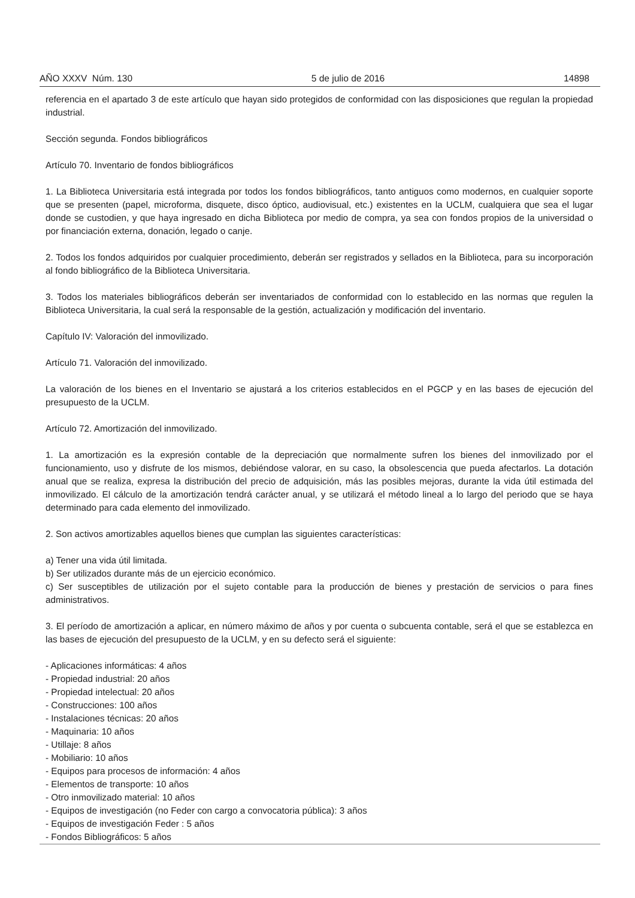AÑO XXXV Núm. 130 5 de julio de 2016 14898
referencia en el apartado 3 de este artículo que hayan sido protegidos de conformidad con las disposiciones que regulan la propiedad industrial.
Sección segunda. Fondos bibliográficos
Artículo 70. Inventario de fondos bibliográficos
1. La Biblioteca Universitaria está integrada por todos los fondos bibliográficos, tanto antiguos como modernos, en cualquier soporte que se presenten (papel, microforma, disquete, disco óptico, audiovisual, etc.) existentes en la UCLM, cualquiera que sea el lugar donde se custodien, y que haya ingresado en dicha Biblioteca por medio de compra, ya sea con fondos propios de la universidad o por financiación externa, donación, legado o canje.
2. Todos los fondos adquiridos por cualquier procedimiento, deberán ser registrados y sellados en la Biblioteca, para su incorporación al fondo bibliográfico de la Biblioteca Universitaria.
3. Todos los materiales bibliográficos deberán ser inventariados de conformidad con lo establecido en las normas que regulen la Biblioteca Universitaria, la cual será la responsable de la gestión, actualización y modificación del inventario.
Capítulo IV: Valoración del inmovilizado.
Artículo 71. Valoración del inmovilizado.
La valoración de los bienes en el Inventario se ajustará a los criterios establecidos en el PGCP y en las bases de ejecución del presupuesto de la UCLM.
Artículo 72. Amortización del inmovilizado.
1. La amortización es la expresión contable de la depreciación que normalmente sufren los bienes del inmovilizado por el funcionamiento, uso y disfrute de los mismos, debiéndose valorar, en su caso, la obsolescencia que pueda afectarlos. La dotación anual que se realiza, expresa la distribución del precio de adquisición, más las posibles mejoras, durante la vida útil estimada del inmovilizado. El cálculo de la amortización tendrá carácter anual, y se utilizará el método lineal a lo largo del periodo que se haya determinado para cada elemento del inmovilizado.
2. Son activos amortizables aquellos bienes que cumplan las siguientes características:
a) Tener una vida útil limitada.
b) Ser utilizados durante más de un ejercicio económico.
c) Ser susceptibles de utilización por el sujeto contable para la producción de bienes y prestación de servicios o para fines administrativos.
3. El período de amortización a aplicar, en número máximo de años y por cuenta o subcuenta contable, será el que se establezca en las bases de ejecución del presupuesto de la UCLM, y en su defecto será el siguiente:
- Aplicaciones informáticas: 4 años
- Propiedad industrial: 20 años
- Propiedad intelectual: 20 años
- Construcciones: 100 años
- Instalaciones técnicas: 20 años
- Maquinaria: 10 años
- Utillaje: 8 años
- Mobiliario: 10 años
- Equipos para procesos de información: 4 años
- Elementos de transporte: 10 años
- Otro inmovilizado material: 10 años
- Equipos de investigación (no Feder con cargo a convocatoria pública): 3 años
- Equipos de investigación Feder : 5 años
- Fondos Bibliográficos: 5 años